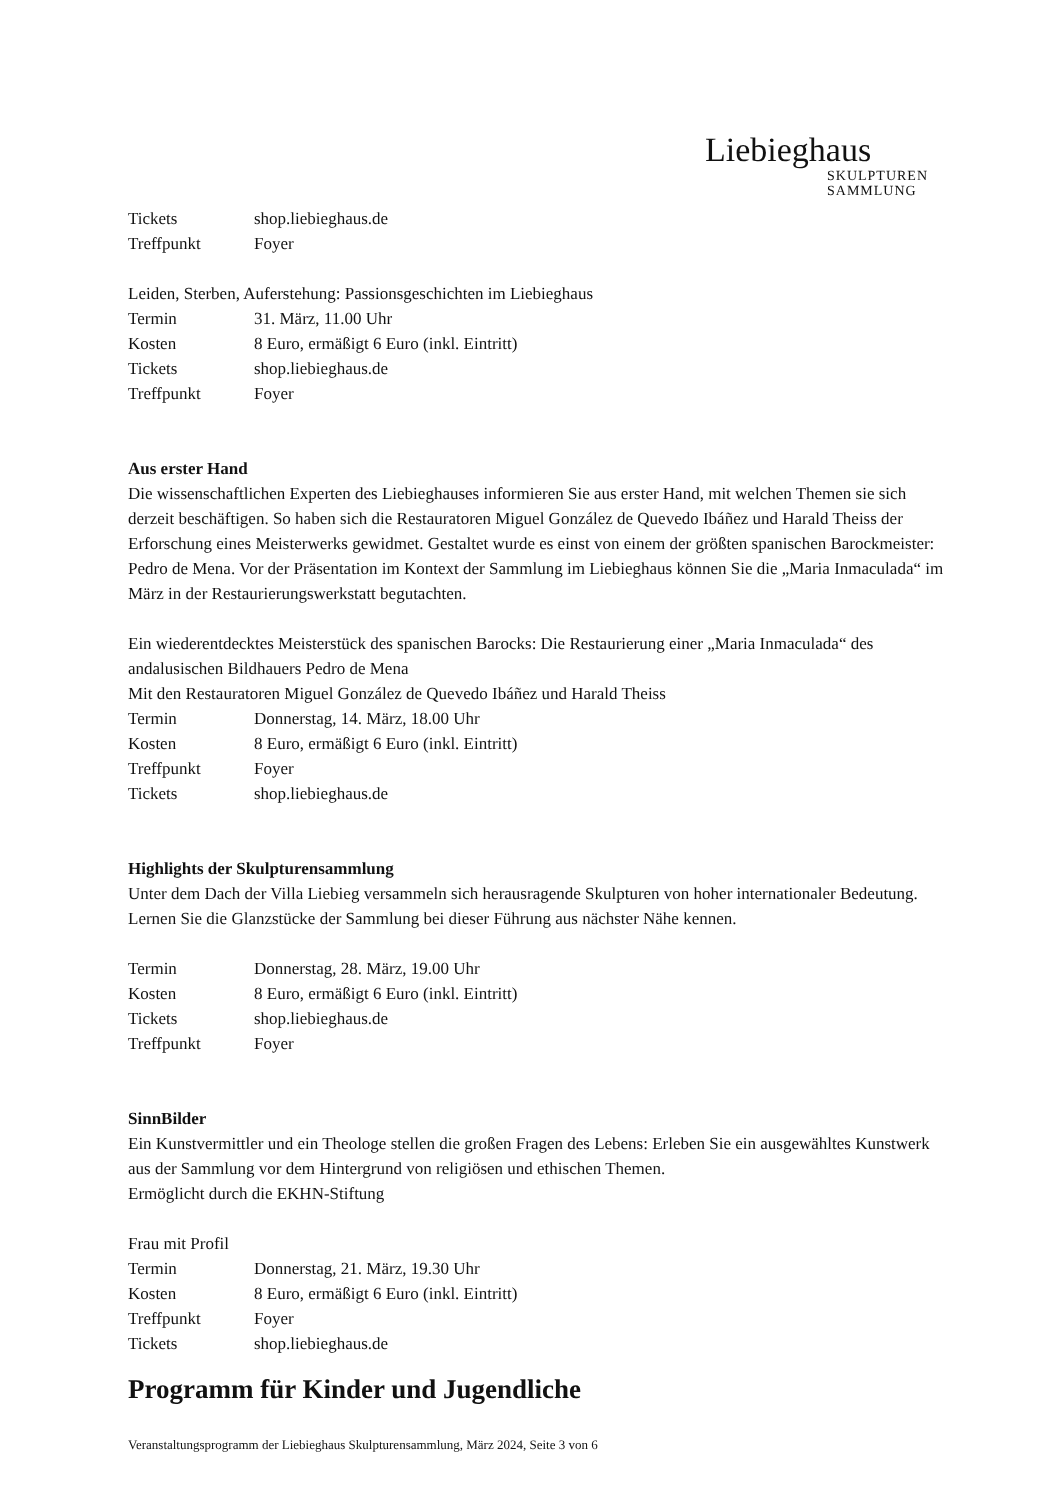Liebieghaus
SKULPTUREN
SAMMLUNG
Tickets shop.liebieghaus.de
Treffpunkt Foyer
Leiden, Sterben, Auferstehung: Passionsgeschichten im Liebieghaus
Termin 31. März, 11.00 Uhr
Kosten 8 Euro, ermäßigt 6 Euro (inkl. Eintritt)
Tickets shop.liebieghaus.de
Treffpunkt Foyer
Aus erster Hand
Die wissenschaftlichen Experten des Liebieghauses informieren Sie aus erster Hand, mit welchen Themen sie sich derzeit beschäftigen. So haben sich die Restauratoren Miguel González de Quevedo Ibáñez und Harald Theiss der Erforschung eines Meisterwerks gewidmet. Gestaltet wurde es einst von einem der größten spanischen Barockmeister: Pedro de Mena. Vor der Präsentation im Kontext der Sammlung im Liebieghaus können Sie die „Maria Inmaculada“ im März in der Restaurierungswerkstatt begutachten.
Ein wiederentdecktes Meisterstück des spanischen Barocks: Die Restaurierung einer „Maria Inmaculada“ des andalusischen Bildhauers Pedro de Mena
Mit den Restauratoren Miguel González de Quevedo Ibáñez und Harald Theiss
Termin Donnerstag, 14. März, 18.00 Uhr
Kosten 8 Euro, ermäßigt 6 Euro (inkl. Eintritt)
Treffpunkt Foyer
Tickets shop.liebieghaus.de
Highlights der Skulpturensammlung
Unter dem Dach der Villa Liebieg versammeln sich herausragende Skulpturen von hoher internationaler Bedeutung. Lernen Sie die Glanzstücke der Sammlung bei dieser Führung aus nächster Nähe kennen.
Termin Donnerstag, 28. März, 19.00 Uhr
Kosten 8 Euro, ermäßigt 6 Euro (inkl. Eintritt)
Tickets shop.liebieghaus.de
Treffpunkt Foyer
SinnBilder
Ein Kunstvermittler und ein Theologe stellen die großen Fragen des Lebens: Erleben Sie ein ausgewähltes Kunstwerk aus der Sammlung vor dem Hintergrund von religiösen und ethischen Themen.
Ermöglicht durch die EKHN-Stiftung
Frau mit Profil
Termin Donnerstag, 21. März, 19.30 Uhr
Kosten 8 Euro, ermäßigt 6 Euro (inkl. Eintritt)
Treffpunkt Foyer
Tickets shop.liebieghaus.de
Programm für Kinder und Jugendliche
Veranstaltungsprogramm der Liebieghaus Skulpturensammlung, März 2024, Seite 3 von 6